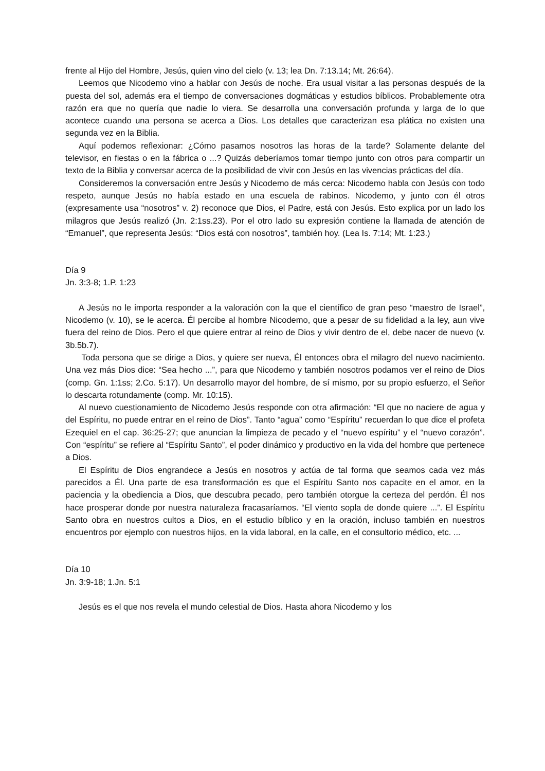frente al Hijo del Hombre, Jesús, quien vino del cielo (v. 13; lea Dn. 7:13.14; Mt. 26:64).
Leemos que Nicodemo vino a hablar con Jesús de noche. Era usual visitar a las personas después de la puesta del sol, además era el tiempo de conversaciones dogmáticas y estudios bíblicos. Probablemente otra razón era que no quería que nadie lo viera. Se desarrolla una conversación profunda y larga de lo que acontece cuando una persona se acerca a Dios. Los detalles que caracterizan esa plática no existen una segunda vez en la Biblia.
Aquí podemos reflexionar: ¿Cómo pasamos nosotros las horas de la tarde? Solamente delante del televisor, en fiestas o en la fábrica o ...? Quizás deberíamos tomar tiempo junto con otros para compartir un texto de la Biblia y conversar acerca de la posibilidad de vivir con Jesús en las vivencias prácticas del día.
Consideremos la conversación entre Jesús y Nicodemo de más cerca: Nicodemo habla con Jesús con todo respeto, aunque Jesús no había estado en una escuela de rabinos. Nicodemo, y junto con él otros (expresamente usa “nosotros” v. 2) reconoce que Dios, el Padre, está con Jesús. Esto explica por un lado los milagros que Jesús realizó (Jn. 2:1ss.23). Por el otro lado su expresión contiene la llamada de atención de “Emanuel”, que representa Jesús: “Dios está con nosotros”, también hoy. (Lea Is. 7:14; Mt. 1:23.)
Día 9
Jn. 3:3-8; 1.P. 1:23
A Jesús no le importa responder a la valoración con la que el científico de gran peso “maestro de Israel”, Nicodemo (v. 10), se le acerca. Él percibe al hombre Nicodemo, que a pesar de su fidelidad a la ley, aun vive fuera del reino de Dios. Pero el que quiere entrar al reino de Dios y vivir dentro de el, debe nacer de nuevo (v. 3b.5b.7).
Toda persona que se dirige a Dios, y quiere ser nueva, Él entonces obra el milagro del nuevo nacimiento. Una vez más Dios dice: “Sea hecho ...”, para que Nicodemo y también nosotros podamos ver el reino de Dios (comp. Gn. 1:1ss; 2.Co. 5:17). Un desarrollo mayor del hombre, de sí mismo, por su propio esfuerzo, el Señor lo descarta rotundamente (comp. Mr. 10:15).
Al nuevo cuestionamiento de Nicodemo Jesús responde con otra afirmación: “El que no naciere de agua y del Espíritu, no puede entrar en el reino de Dios”. Tanto “agua” como “Espíritu” recuerdan lo que dice el profeta Ezequiel en el cap. 36:25-27; que anuncian la limpieza de pecado y el “nuevo espíritu” y el “nuevo corazón”. Con “espíritu” se refiere al “Espíritu Santo”, el poder dinámico y productivo en la vida del hombre que pertenece a Dios.
El Espíritu de Dios engrandece a Jesús en nosotros y actúa de tal forma que seamos cada vez más parecidos a Él. Una parte de esa transformación es que el Espíritu Santo nos capacite en el amor, en la paciencia y la obediencia a Dios, que descubra pecado, pero también otorgue la certeza del perdón. Él nos hace prosperar donde por nuestra naturaleza fracasaríamos. “El viento sopla de donde quiere ...”. El Espíritu Santo obra en nuestros cultos a Dios, en el estudio bíblico y en la oración, incluso también en nuestros encuentros por ejemplo con nuestros hijos, en la vida laboral, en la calle, en el consultorio médico, etc. ...
Día 10
Jn. 3:9-18; 1.Jn. 5:1
Jesús es el que nos revela el mundo celestial de Dios. Hasta ahora Nicodemo y los